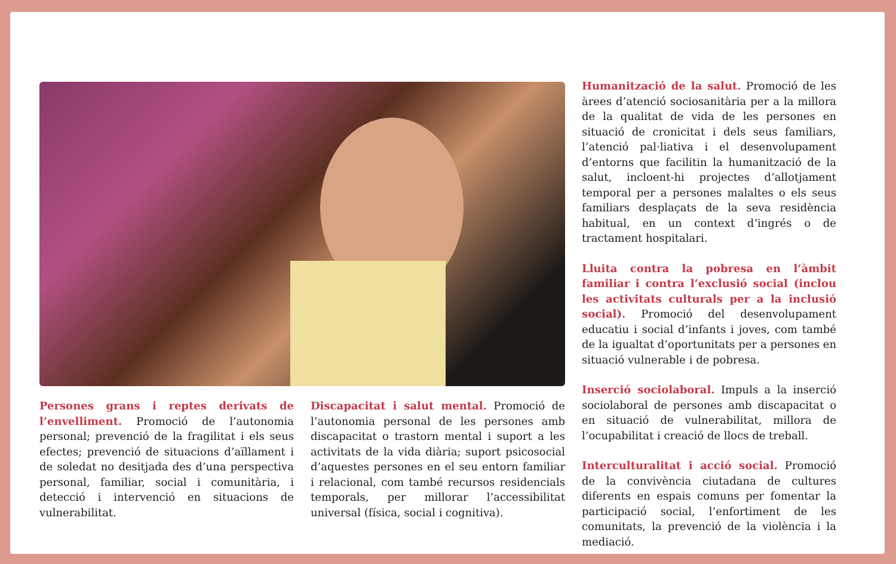Persones grans i reptes derivats de l’envelliment. Promoció de l’autonomia personal; prevenció de la fragilitat i els seus efectes; prevenció de situacions d’aïllament i de soledat no desitjada des d’una perspectiva personal, familiar, social i comunitària, i detecció i intervenció en situacions de vulnerabilitat.
Discapacitat i salut mental. Promoció de l’autonomia personal de les persones amb discapacitat o trastorn mental i suport a les activitats de la vida diària; suport psicosocial d’aquestes persones en el seu entorn familiar i relacional, com també recursos residencials temporals, per millorar l’accessibilitat universal (física, social i cognitiva).
Humanització de la salut. Promoció de les àrees d’atenció sociosanitària per a la millora de la qualitat de vida de les persones en situació de cronicitat i dels seus familiars, l’atenció pal·liativa i el desenvolupament d’entorns que facilitin la humanització de la salut, incloent-hi projectes d’allotjament temporal per a persones malaltes o els seus familiars desplaçats de la seva residència habitual, en un context d’ingrés o de tractament hospitalari.
Lluita contra la pobresa en l’àmbit familiar i contra l’exclusió social (inclou les activitats culturals per a la inclusió social). Promoció del desenvolupament educatiu i social d’infants i joves, com també de la igualtat d’oportunitats per a persones en situació vulnerable i de pobresa.
Inserció sociolaboral. Impuls a la inserció sociolaboral de persones amb discapacitat o en situació de vulnerabilitat, millora de l’ocupabilitat i creació de llocs de treball.
Interculturalitat i acció social. Promoció de la convivència ciutadana de cultures diferents en espais comuns per fomentar la participació social, l’enfortiment de les comunitats, la prevenció de la violència i la mediació.